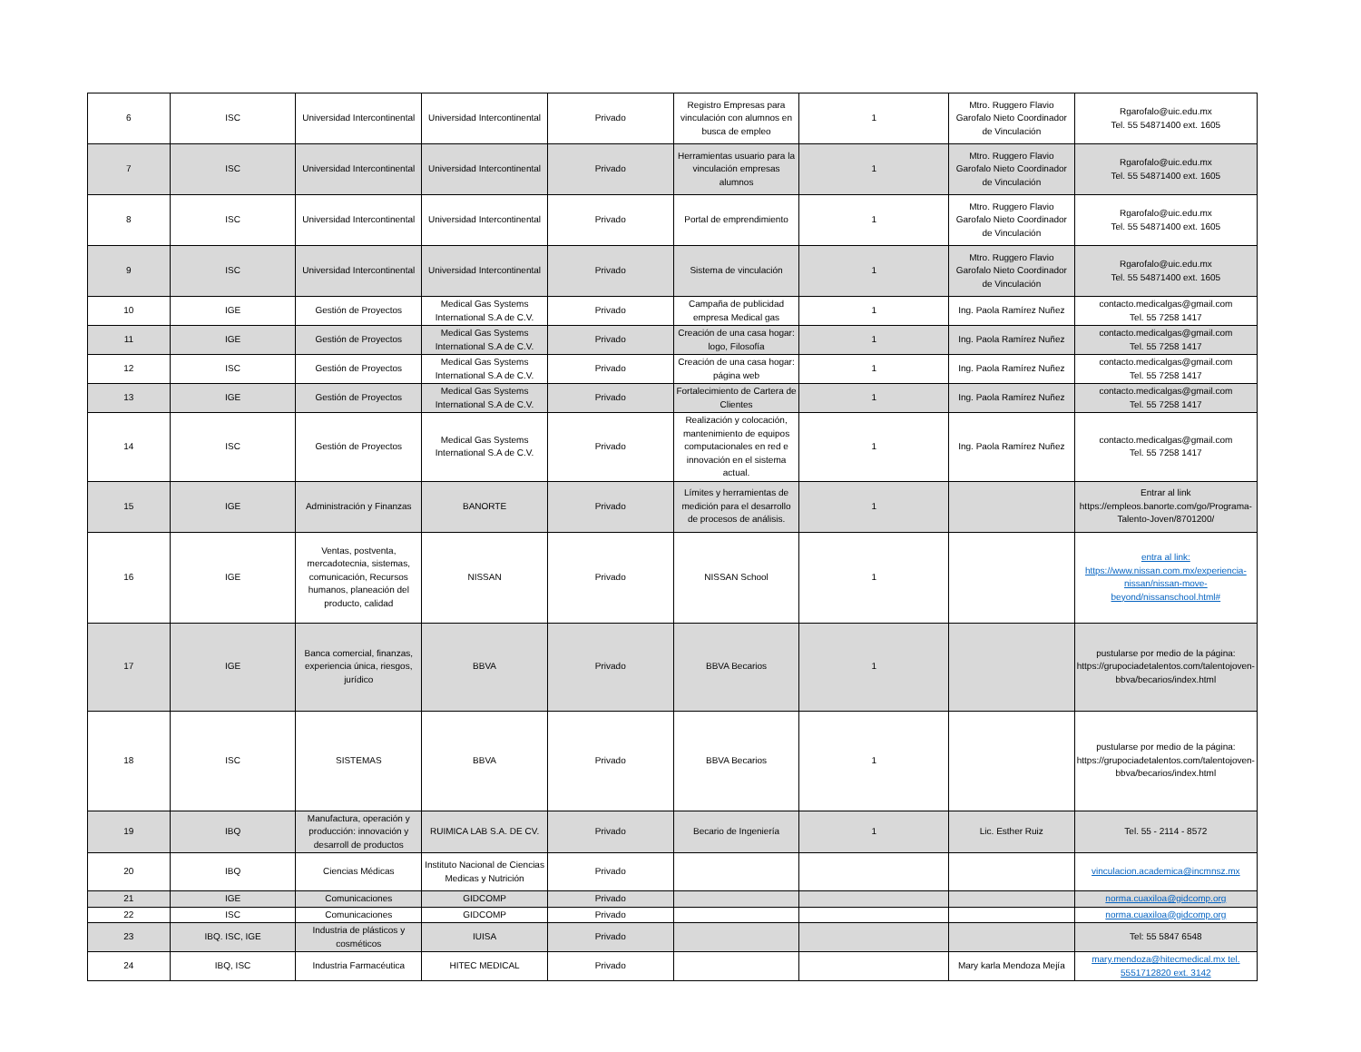| 6 | ISC | Universidad Intercontinental | Universidad Intercontinental | Privado | Registro Empresas para vinculación con alumnos en busca de empleo | 1 | Mtro. Ruggero Flavio Garofalo Nieto Coordinador de Vinculación | Rgarofalo@uic.edu.mx Tel. 55 54871400 ext. 1605 |
| 7 | ISC | Universidad Intercontinental | Universidad Intercontinental | Privado | Herramientas usuario para la vinculación empresas alumnos | 1 | Mtro. Ruggero Flavio Garofalo Nieto Coordinador de Vinculación | Rgarofalo@uic.edu.mx Tel. 55 54871400 ext. 1605 |
| 8 | ISC | Universidad Intercontinental | Universidad Intercontinental | Privado | Portal de emprendimiento | 1 | Mtro. Ruggero Flavio Garofalo Nieto Coordinador de Vinculación | Rgarofalo@uic.edu.mx Tel. 55 54871400 ext. 1605 |
| 9 | ISC | Universidad Intercontinental | Universidad Intercontinental | Privado | Sistema de vinculación | 1 | Mtro. Ruggero Flavio Garofalo Nieto Coordinador de Vinculación | Rgarofalo@uic.edu.mx Tel. 55 54871400 ext. 1605 |
| 10 | IGE | Gestión de Proyectos | Medical Gas Systems International S.A de C.V. | Privado | Campaña de publicidad empresa Medical gas | 1 | Ing. Paola Ramírez Nuñez | contacto.medicalgas@gmail.com Tel. 55 7258 1417 |
| 11 | IGE | Gestión de Proyectos | Medical Gas Systems International S.A de C.V. | Privado | Creación de una casa hogar: logo, Filosofía | 1 | Ing. Paola Ramírez Nuñez | contacto.medicalgas@gmail.com Tel. 55 7258 1417 |
| 12 | ISC | Gestión de Proyectos | Medical Gas Systems International S.A de C.V. | Privado | Creación de una casa hogar: página web | 1 | Ing. Paola Ramírez Nuñez | contacto.medicalgas@gmail.com Tel. 55 7258 1417 |
| 13 | IGE | Gestión de Proyectos | Medical Gas Systems International S.A de C.V. | Privado | Fortalecimiento de Cartera de Clientes | 1 | Ing. Paola Ramírez Nuñez | contacto.medicalgas@gmail.com Tel. 55 7258 1417 |
| 14 | ISC | Gestión de Proyectos | Medical Gas Systems International S.A de C.V. | Privado | Realización y colocación, mantenimiento de equipos computacionales en red e innovación en el sistema actual. | 1 | Ing. Paola Ramírez Nuñez | contacto.medicalgas@gmail.com Tel. 55 7258 1417 |
| 15 | IGE | Administración y Finanzas | BANORTE | Privado | Límites y herramientas de medición para el desarrollo de procesos de análisis. | 1 | | Entrar al link https://empleos.banorte.com/go/Programa-Talento-Joven/8701200/ |
| 16 | IGE | Ventas, postventa, mercadotecnia, sistemas, comunicación, Recursos humanos, planeación del producto, calidad | NISSAN | Privado | NISSAN School | 1 | | entra al link: https://www.nissan.com.mx/experiencia-nissan/nissan-move-beyond/nissanschool.html# |
| 17 | IGE | Banca comercial, finanzas, experiencia única, riesgos, jurídico | BBVA | Privado | BBVA Becarios | 1 | | pustularse por medio de la página: https://grupociadetalentos.com/talentojoven-bbva/becarios/index.html |
| 18 | ISC | SISTEMAS | BBVA | Privado | BBVA Becarios | 1 | | pustularse por medio de la página: https://grupociadetalentos.com/talentojoven-bbva/becarios/index.html |
| 19 | IBQ | Manufactura, operación y producción: innovación y desarroll de productos | RUIMICA LAB S.A. DE CV. | Privado | Becario de Ingeniería | 1 | Lic. Esther Ruiz | Tel. 55 - 2114 - 8572 |
| 20 | IBQ | Ciencias Médicas | Instituto Nacional de Ciencias Medicas y Nutrición | Privado | | | | vinculacion.academica@incmnsz.mx |
| 21 | IGE | Comunicaciones | GIDCOMP | Privado | | | | norma.cuaxiloa@gidcomp.org |
| 22 | ISC | Comunicaciones | GIDCOMP | Privado | | | | norma.cuaxiloa@gidcomp.org |
| 23 | IBQ. ISC, IGE | Industria de plásticos y cosméticos | IUISA | Privado | | | | Tel: 55 5847 6548 |
| 24 | IBQ, ISC | Industria Farmacéutica | HITEC MEDICAL | Privado | | | Mary karla Mendoza Mejía | mary.mendoza@hitecmedical.mx tel. 5551712820 ext. 3142 |